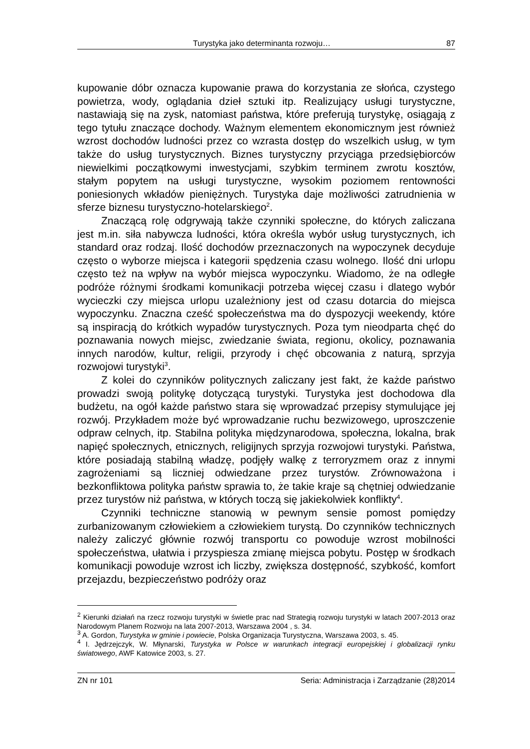Turystyka jako determinanta rozwoju… 87
kupowanie dóbr oznacza kupowanie prawa do korzystania ze słońca, czystego powietrza, wody, oglądania dzieł sztuki itp. Realizujący usługi turystyczne, nastawiają się na zysk, natomiast państwa, które preferują turystykę, osiągają z tego tytułu znaczące dochody. Ważnym elementem ekonomicznym jest również wzrost dochodów ludności przez co wzrasta dostęp do wszelkich usług, w tym także do usług turystycznych. Biznes turystyczny przyciąga przedsiębiorców niewielkimi początkowymi inwestycjami, szybkim terminem zwrotu kosztów, stałym popytem na usługi turystyczne, wysokim poziomem rentowności poniesionych wkładów pieniężnych. Turystyka daje możliwości zatrudnienia w sferze biznesu turystyczno-hotelarskiego<sup>2</sup>.
Znaczącą rolę odgrywają także czynniki społeczne, do których zaliczana jest m.in. siła nabywcza ludności, która określa wybór usług turystycznych, ich standard oraz rodzaj. Ilość dochodów przeznaczonych na wypoczynek decyduje często o wyborze miejsca i kategorii spędzenia czasu wolnego. Ilość dni urlopu często też na wpływ na wybór miejsca wypoczynku. Wiadomo, że na odległe podróże różnymi środkami komunikacji potrzeba więcej czasu i dlatego wybór wycieczki czy miejsca urlopu uzależniony jest od czasu dotarcia do miejsca wypoczynku. Znaczna cześć społeczeństwa ma do dyspozycji weekendy, które są inspiracją do krótkich wypadów turystycznych. Poza tym nieodparta chęć do poznawania nowych miejsc, zwiedzanie świata, regionu, okolicy, poznawania innych narodów, kultur, religii, przyrody i chęć obcowania z naturą, sprzyja rozwojowi turystyki<sup>3</sup>.
Z kolei do czynników politycznych zaliczany jest fakt, że każde państwo prowadzi swoją politykę dotyczącą turystyki. Turystyka jest dochodowa dla budżetu, na ogół każde państwo stara się wprowadzać przepisy stymulujące jej rozwój. Przykładem może być wprowadzanie ruchu bezwizowego, uproszczenie odpraw celnych, itp. Stabilna polityka międzynarodowa, społeczna, lokalna, brak napięć społecznych, etnicznych, religijnych sprzyja rozwojowi turystyki. Państwa, które posiadają stabilną władzę, podjęły walkę z terroryzmem oraz z innymi zagrożeniami są liczniej odwiedzane przez turystów. Zrównoważona i bezkonfliktowa polityka państw sprawia to, że takie kraje są chętniej odwiedzanie przez turystów niż państwa, w których toczą się jakiekolwiek konflikty<sup>4</sup>.
Czynniki techniczne stanowią w pewnym sensie pomost pomiędzy zurbanizowanym człowiekiem a człowiekiem turystą. Do czynników technicznych należy zaliczyć głównie rozwój transportu co powoduje wzrost mobilności społeczeństwa, ułatwia i przyspiesza zmianę miejsca pobytu. Postęp w środkach komunikacji powoduje wzrost ich liczby, zwiększa dostępność, szybkość, komfort przejazdu, bezpieczeństwo podróży oraz
<sup>2</sup> Kierunki działań na rzecz rozwoju turystyki w świetle prac nad Strategią rozwoju turystyki w latach 2007-2013 oraz Narodowym Planem Rozwoju na lata 2007-2013, Warszawa 2004 , s. 34.
<sup>3</sup> A. Gordon, Turystyka w gminie i powiecie, Polska Organizacja Turystyczna, Warszawa 2003, s. 45.
<sup>4</sup> I. Jędrzejczyk, W. Młynarski, Turystyka w Polsce w warunkach integracji europejskiej i globalizacji rynku światowego, AWF Katowice 2003, s. 27.
ZN nr 101 Seria: Administracja i Zarządzanie (28)2014